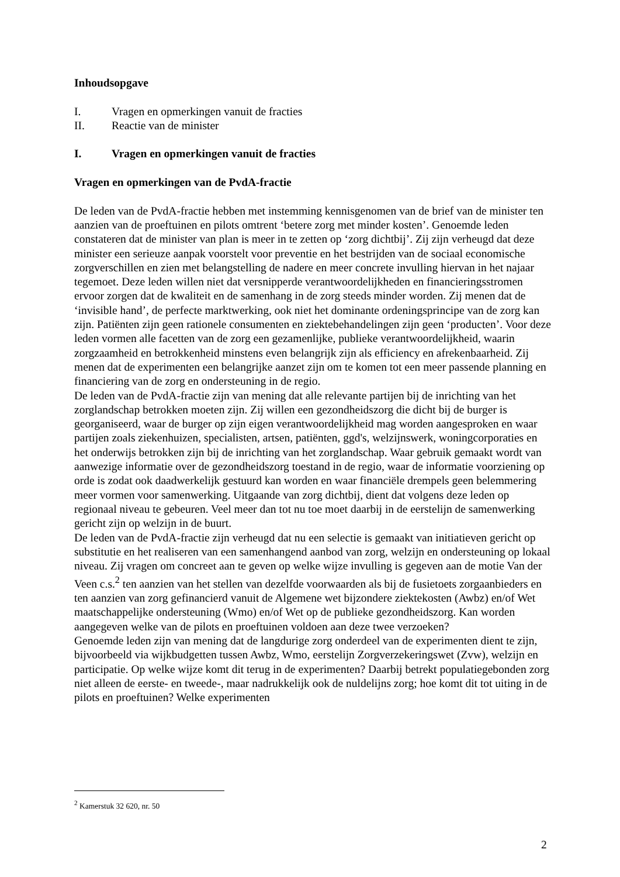Inhoudsopgave
I. Vragen en opmerkingen vanuit de fracties
II. Reactie van de minister
I. Vragen en opmerkingen vanuit de fracties
Vragen en opmerkingen van de PvdA-fractie
De leden van de PvdA-fractie hebben met instemming kennisgenomen van de brief van de minister ten aanzien van de proeftuinen en pilots omtrent ‘betere zorg met minder kosten’. Genoemde leden constateren dat de minister van plan is meer in te zetten op ‘zorg dichtbij’. Zij zijn verheugd dat deze minister een serieuze aanpak voorstelt voor preventie en het bestrijden van de sociaal economische zorgverschillen en zien met belangstelling de nadere en meer concrete invulling hiervan in het najaar tegemoet. Deze leden willen niet dat versnipperde verantwoordelijkheden en financieringsstromen ervoor zorgen dat de kwaliteit en de samenhang in de zorg steeds minder worden. Zij menen dat de ‘invisible hand’, de perfecte marktwerking, ook niet het dominante ordeningsprincipe van de zorg kan zijn. Patiënten zijn geen rationele consumenten en ziektebehandelingen zijn geen ‘producten’. Voor deze leden vormen alle facetten van de zorg een gezamenlijke, publieke verantwoordelijkheid, waarin zorgzaamheid en betrokkenheid minstens even belangrijk zijn als efficiency en afrekenbaarheid. Zij menen dat de experimenten een belangrijke aanzet zijn om te komen tot een meer passende planning en financiering van de zorg en ondersteuning in de regio.
De leden van de PvdA-fractie zijn van mening dat alle relevante partijen bij de inrichting van het zorglandschap betrokken moeten zijn. Zij willen een gezondheidszorg die dicht bij de burger is georganiseerd, waar de burger op zijn eigen verantwoordelijkheid mag worden aangesproken en waar partijen zoals ziekenhuizen, specialisten, artsen, patiënten, ggd's, welzijnswerk, woningcorporaties en het onderwijs betrokken zijn bij de inrichting van het zorglandschap. Waar gebruik gemaakt wordt van aanwezige informatie over de gezondheidszorg toestand in de regio, waar de informatie voorziening op orde is zodat ook daadwerkelijk gestuurd kan worden en waar financiële drempels geen belemmering meer vormen voor samenwerking. Uitgaande van zorg dichtbij, dient dat volgens deze leden op regionaal niveau te gebeuren. Veel meer dan tot nu toe moet daarbij in de eerstelijn de samenwerking gericht zijn op welzijn in de buurt.
De leden van de PvdA-fractie zijn verheugd dat nu een selectie is gemaakt van initiatieven gericht op substitutie en het realiseren van een samenhangend aanbod van zorg, welzijn en ondersteuning op lokaal niveau. Zij vragen om concreet aan te geven op welke wijze invulling is gegeven aan de motie Van der Veen c.s.<sup>2</sup> ten aanzien van het stellen van dezelfde voorwaarden als bij de fusietoets zorgaanbieders en ten aanzien van zorg gefinancierd vanuit de Algemene wet bijzondere ziektekosten (Awbz) en/of Wet maatschappelijke ondersteuning (Wmo) en/of Wet op de publieke gezondheidszorg. Kan worden aangegeven welke van de pilots en proeftuinen voldoen aan deze twee verzoeken?
Genoemde leden zijn van mening dat de langdurige zorg onderdeel van de experimenten dient te zijn, bijvoorbeeld via wijkbudgetten tussen Awbz, Wmo, eerstelijn Zorgverzekeringswet (Zvw), welzijn en participatie. Op welke wijze komt dit terug in de experimenten? Daarbij betrekt populatiegebonden zorg niet alleen de eerste- en tweede-, maar nadrukkelijk ook de nuldelijns zorg; hoe komt dit tot uiting in de pilots en proeftuinen? Welke experimenten
<sup>2</sup> Kamerstuk 32 620, nr. 50
2